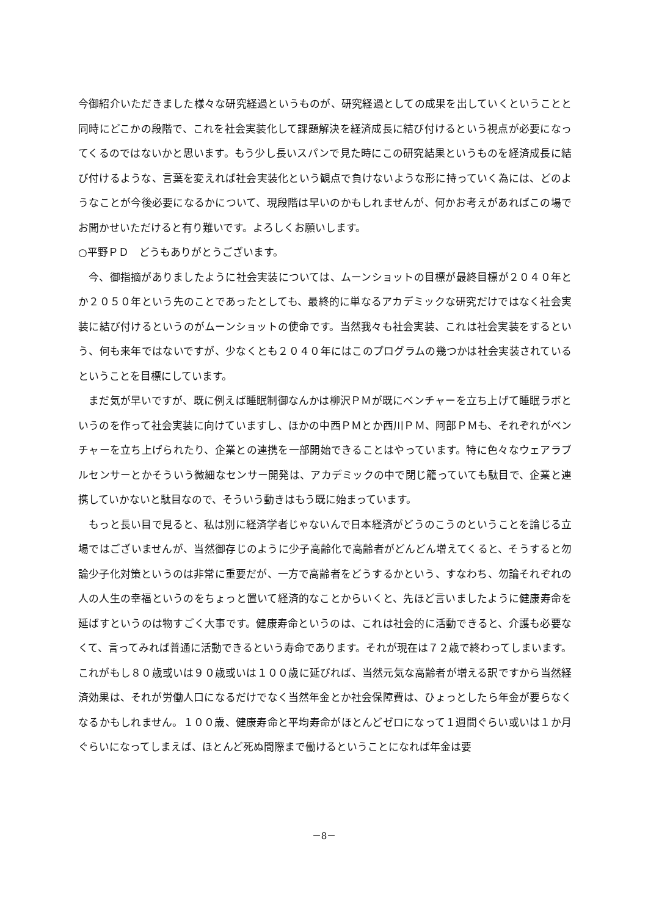今御紹介いただきました様々な研究経過というものが、研究経過としての成果を出していくということと同時にどこかの段階で、これを社会実装化して課題解決を経済成長に結び付けるという視点が必要になってくるのではないかと思います。もう少し長いスパンで見た時にこの研究結果というものを経済成長に結び付けるような、言葉を変えれば社会実装化という観点で負けないような形に持っていく為には、どのようなことが今後必要になるかについて、現段階は早いのかもしれませんが、何かお考えがあればこの場でお聞かせいただけると有り難いです。よろしくお願いします。
○平野ＰＤ　どうもありがとうございます。
　今、御指摘がありましたように社会実装については、ムーンショットの目標が最終目標が２０４０年とか２０５０年という先のことであったとしても、最終的に単なるアカデミックな研究だけではなく社会実装に結び付けるというのがムーンショットの使命です。当然我々も社会実装、これは社会実装をするという、何も来年ではないですが、少なくとも２０４０年にはこのプログラムの幾つかは社会実装されているということを目標にしています。
　まだ気が早いですが、既に例えば睡眠制御なんかは柳沢ＰＭが既にベンチャーを立ち上げて睡眠ラボというのを作って社会実装に向けていますし、ほかの中西ＰＭとか西川ＰＭ、阿部ＰＭも、それぞれがベンチャーを立ち上げられたり、企業との連携を一部開始できることはやっています。特に色々なウェアラブルセンサーとかそういう微細なセンサー開発は、アカデミックの中で閉じ籠っていても駄目で、企業と連携していかないと駄目なので、そういう動きはもう既に始まっています。
　もっと長い目で見ると、私は別に経済学者じゃないんで日本経済がどうのこうのということを論じる立場ではございませんが、当然御存じのように少子高齢化で高齢者がどんどん増えてくると、そうすると勿論少子化対策というのは非常に重要だが、一方で高齢者をどうするかという、すなわち、勿論それぞれの人の人生の幸福というのをちょっと置いて経済的なことからいくと、先ほど言いましたように健康寿命を延ばすというのは物すごく大事です。健康寿命というのは、これは社会的に活動できると、介護も必要なくて、言ってみれば普通に活動できるという寿命であります。それが現在は７２歳で終わってしまいます。これがもし８０歳或いは９０歳或いは１００歳に延びれば、当然元気な高齢者が増える訳ですから当然経済効果は、それが労働人口になるだけでなく当然年金とか社会保障費は、ひょっとしたら年金が要らなくなるかもしれません。１００歳、健康寿命と平均寿命がほとんどゼロになって１週間ぐらい或いは１か月ぐらいになってしまえば、ほとんど死ぬ間際まで働けるということになれば年金は要
－8－